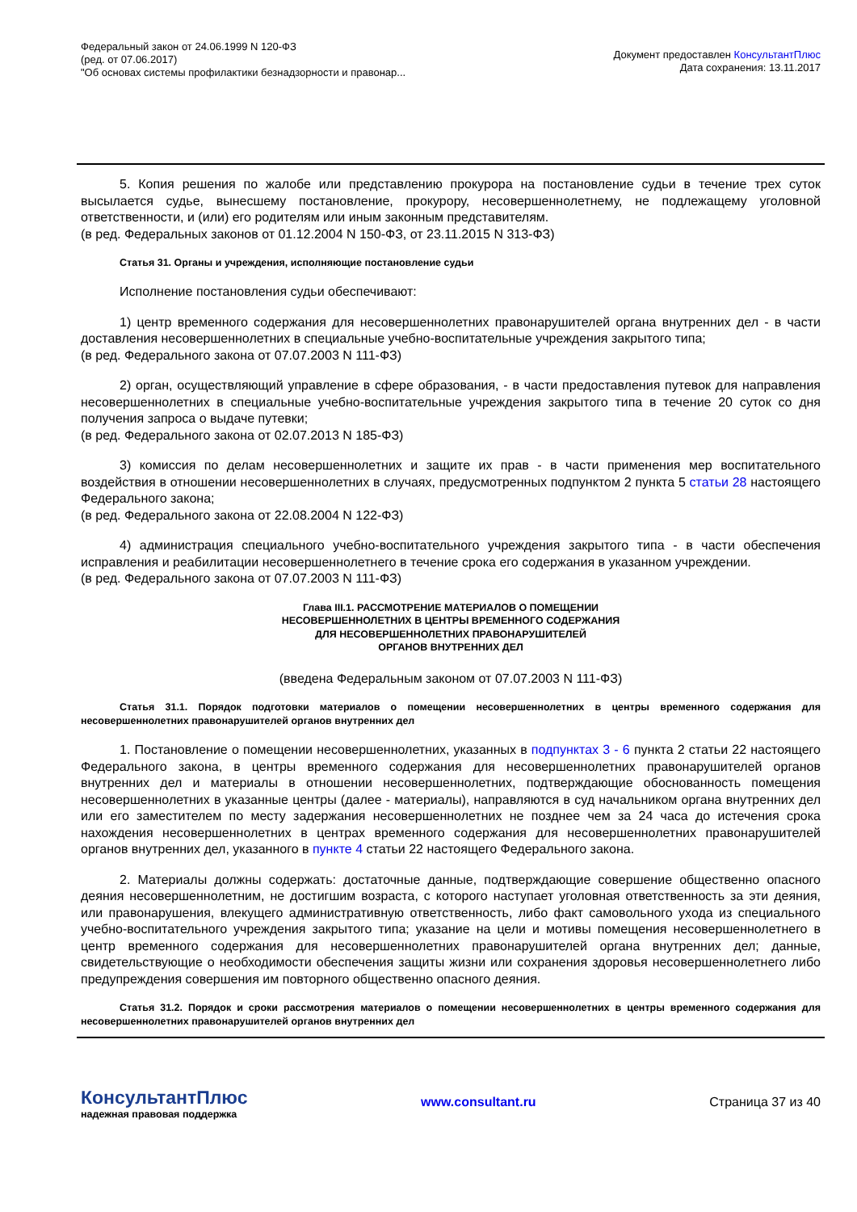Федеральный закон от 24.06.1999 N 120-ФЗ
(ред. от 07.06.2017)
"Об основах системы профилактики безнадзорности и правонар...
Документ предоставлен КонсультантПлюс
Дата сохранения: 13.11.2017
5. Копия решения по жалобе или представлению прокурора на постановление судьи в течение трех суток высылается судье, вынесшему постановление, прокурору, несовершеннолетнему, не подлежащему уголовной ответственности, и (или) его родителям или иным законным представителям.
(в ред. Федеральных законов от 01.12.2004 N 150-ФЗ, от 23.11.2015 N 313-ФЗ)
Статья 31. Органы и учреждения, исполняющие постановление судьи
Исполнение постановления судьи обеспечивают:
1) центр временного содержания для несовершеннолетних правонарушителей органа внутренних дел - в части доставления несовершеннолетних в специальные учебно-воспитательные учреждения закрытого типа;
(в ред. Федерального закона от 07.07.2003 N 111-ФЗ)
2) орган, осуществляющий управление в сфере образования, - в части предоставления путевок для направления несовершеннолетних в специальные учебно-воспитательные учреждения закрытого типа в течение 20 суток со дня получения запроса о выдаче путевки;
(в ред. Федерального закона от 02.07.2013 N 185-ФЗ)
3) комиссия по делам несовершеннолетних и защите их прав - в части применения мер воспитательного воздействия в отношении несовершеннолетних в случаях, предусмотренных подпунктом 2 пункта 5 статьи 28 настоящего Федерального закона;
(в ред. Федерального закона от 22.08.2004 N 122-ФЗ)
4) администрация специального учебно-воспитательного учреждения закрытого типа - в части обеспечения исправления и реабилитации несовершеннолетнего в течение срока его содержания в указанном учреждении.
(в ред. Федерального закона от 07.07.2003 N 111-ФЗ)
Глава III.1. РАССМОТРЕНИЕ МАТЕРИАЛОВ О ПОМЕЩЕНИИ
НЕСОВЕРШЕННОЛЕТНИХ В ЦЕНТРЫ ВРЕМЕННОГО СОДЕРЖАНИЯ
ДЛЯ НЕСОВЕРШЕННОЛЕТНИХ ПРАВОНАРУШИТЕЛЕЙ
ОРГАНОВ ВНУТРЕННИХ ДЕЛ
(введена Федеральным законом от 07.07.2003 N 111-ФЗ)
Статья 31.1. Порядок подготовки материалов о помещении несовершеннолетних в центры временного содержания для несовершеннолетних правонарушителей органов внутренних дел
1. Постановление о помещении несовершеннолетних, указанных в подпунктах 3 - 6 пункта 2 статьи 22 настоящего Федерального закона, в центры временного содержания для несовершеннолетних правонарушителей органов внутренних дел и материалы в отношении несовершеннолетних, подтверждающие обоснованность помещения несовершеннолетних в указанные центры (далее - материалы), направляются в суд начальником органа внутренних дел или его заместителем по месту задержания несовершеннолетних не позднее чем за 24 часа до истечения срока нахождения несовершеннолетних в центрах временного содержания для несовершеннолетних правонарушителей органов внутренних дел, указанного в пункте 4 статьи 22 настоящего Федерального закона.
2. Материалы должны содержать: достаточные данные, подтверждающие совершение общественно опасного деяния несовершеннолетним, не достигшим возраста, с которого наступает уголовная ответственность за эти деяния, или правонарушения, влекущего административную ответственность, либо факт самовольного ухода из специального учебно-воспитательного учреждения закрытого типа; указание на цели и мотивы помещения несовершеннолетнего в центр временного содержания для несовершеннолетних правонарушителей органа внутренних дел; данные, свидетельствующие о необходимости обеспечения защиты жизни или сохранения здоровья несовершеннолетнего либо предупреждения совершения им повторного общественно опасного деяния.
Статья 31.2. Порядок и сроки рассмотрения материалов о помещении несовершеннолетних в центры временного содержания для несовершеннолетних правонарушителей органов внутренних дел
КонсультантПлюс
надежная правовая поддержка
www.consultant.ru Страница 37 из 40